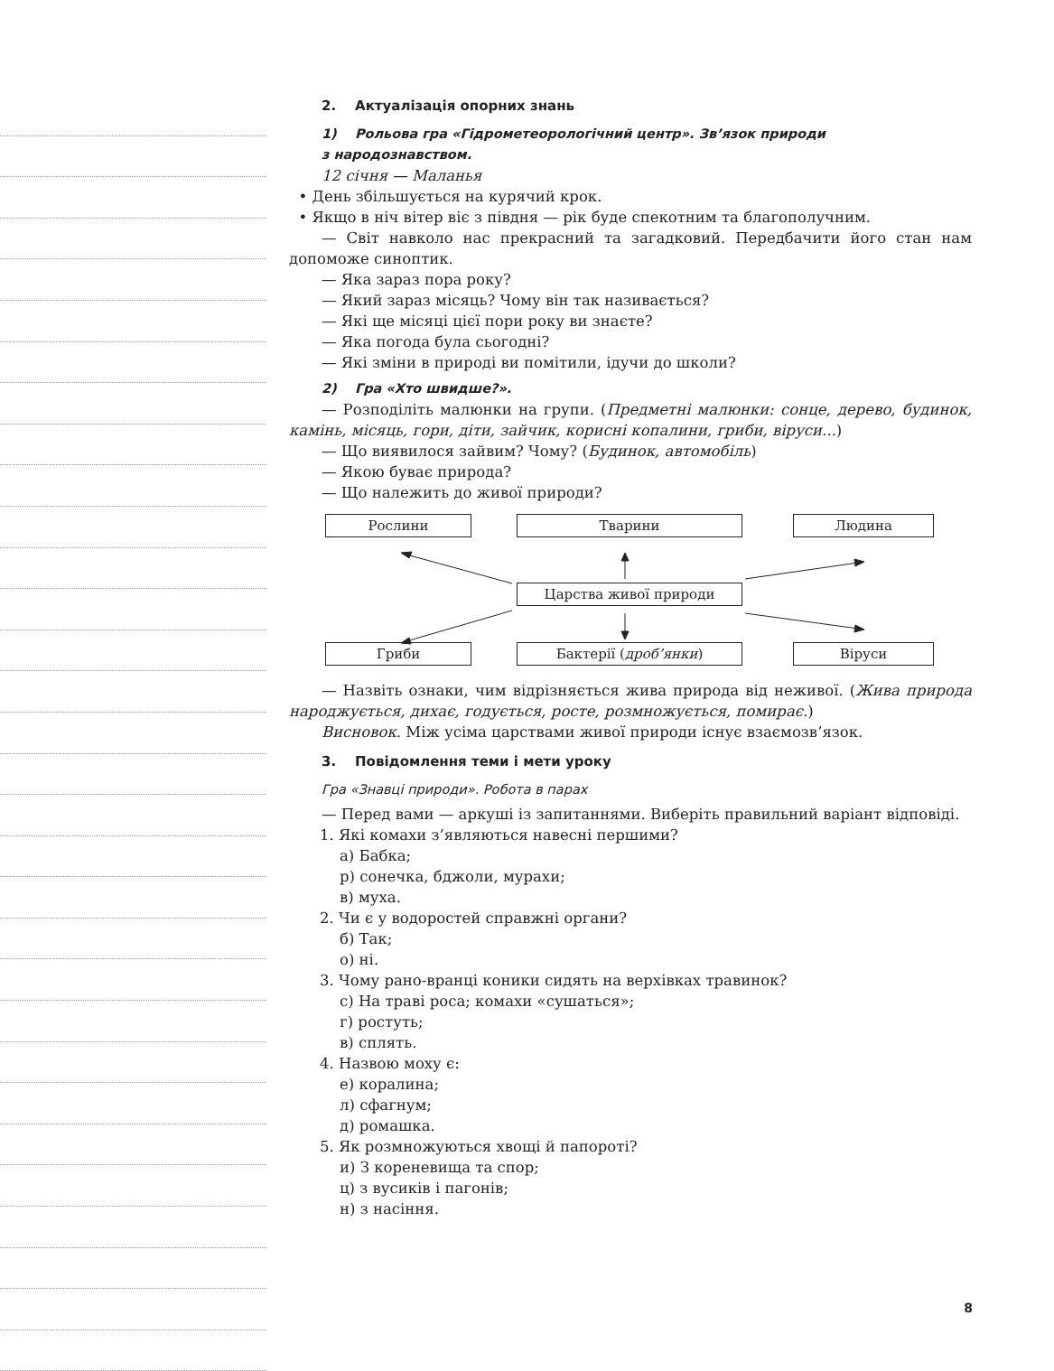2. Актуалізація опорних знань
1) Рольова гра «Гідрометеорологічний центр». Зв’язок природи
з народознавством.
12 січня — Маланья
• День збільшується на курячий крок.
• Якщо в ніч вітер віє з півдня — рік буде спекотним та благополучним.
— Світ навколо нас прекрасний та загадковий. Передбачити його стан нам допоможе синоптик.
— Яка зараз пора року?
— Який зараз місяць? Чому він так називається?
— Які ще місяці цієї пори року ви знаєте?
— Яка погода була сьогодні?
— Які зміни в природі ви помітили, ідучи до школи?
2) Гра «Хто швидше?».
— Розподіліть малюнки на групи. (Предметні малюнки: сонце, дерево, будинок, камінь, місяць, гори, діти, зайчик, корисні копалини, гриби, віруси...)
— Що виявилося зайвим? Чому? (Будинок, автомобіль)
— Якою буває природа?
— Що належить до живої природи?
Рослини Тварини Людина
Царства живої природи
Гриби Бактерії (дроб’янки) Віруси
— Назвіть ознаки, чим відрізняється жива природа від неживої. (Жива природа народжується, дихає, годується, росте, розмножується, помирає.)
Висновок. Між усіма царствами живої природи існує взаємозв’язок.
3. Повідомлення теми і мети уроку
Гра «Знавці природи». Робота в парах
— Перед вами — аркуші із запитаннями. Виберіть правильний варіант відповіді.
1. Які комахи з’являються навесні першими?
а) Бабка;
р) сонечка, бджоли, мурахи;
в) муха.
2. Чи є у водоростей справжні органи?
б) Так;
о) ні.
3. Чому рано-вранці коники сидять на верхівках травинок?
с) На траві роса; комахи «сушаться»;
г) ростуть;
в) сплять.
4. Назвою моху є:
е) коралина;
л) сфагнум;
д) ромашка.
5. Як розмножуються хвощі й папороті?
и) З кореневища та спор;
ц) з вусиків і пагонів;
н) з насіння.
8